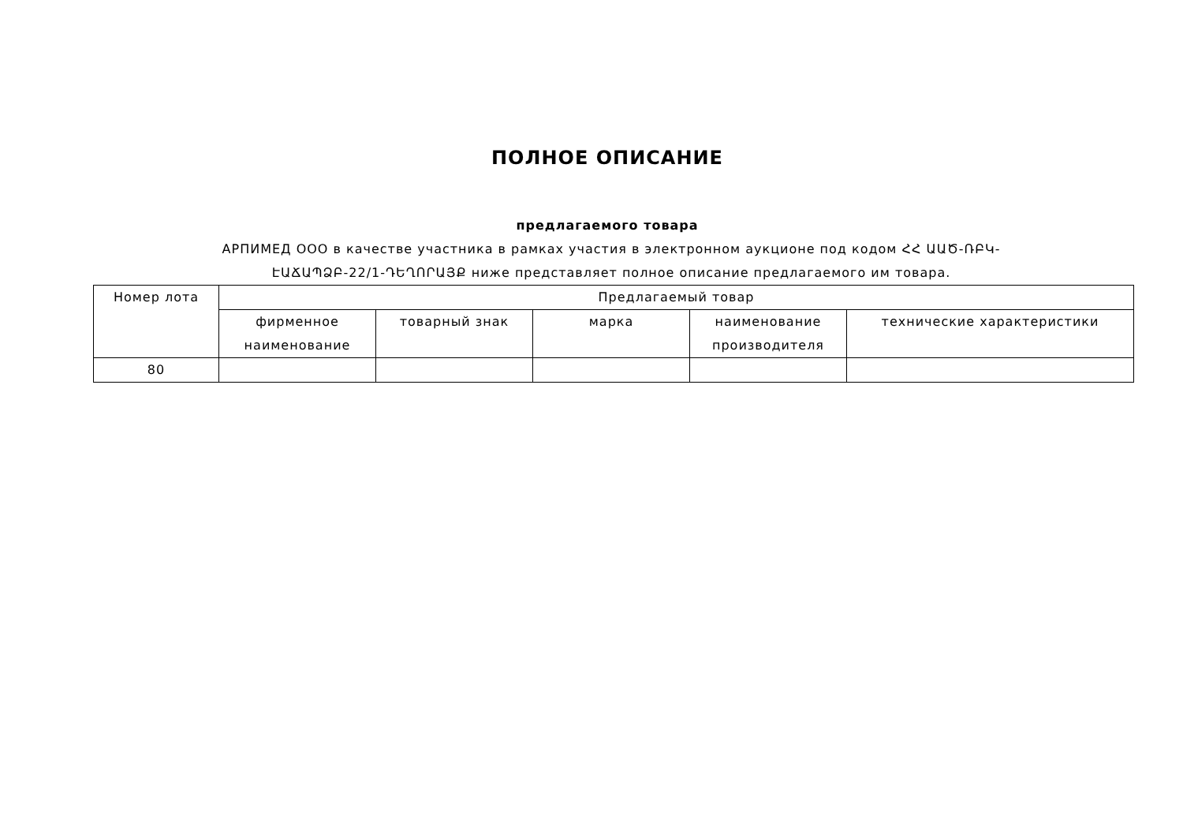ПОЛНОЕ ОПИСАНИЕ
предлагаемого товара
АРПИМЕД ООО в качестве участника в рамках участия в электронном аукционе под кодом ՀՀ ԱԱԾ-ՌԲԿ-ԷԱՃԱՊՁԲ-22/1-ԴԵՂՈՐԱՅՔ ниже представляет полное описание предлагаемого им товара.
| Номер лота | Предлагаемый товар | | | | |
| --- | --- | --- | --- | --- | --- |
| | фирменное наименование | товарный знак | марка | наименование производителя | технические характеристики |
| 80 | | | | | |